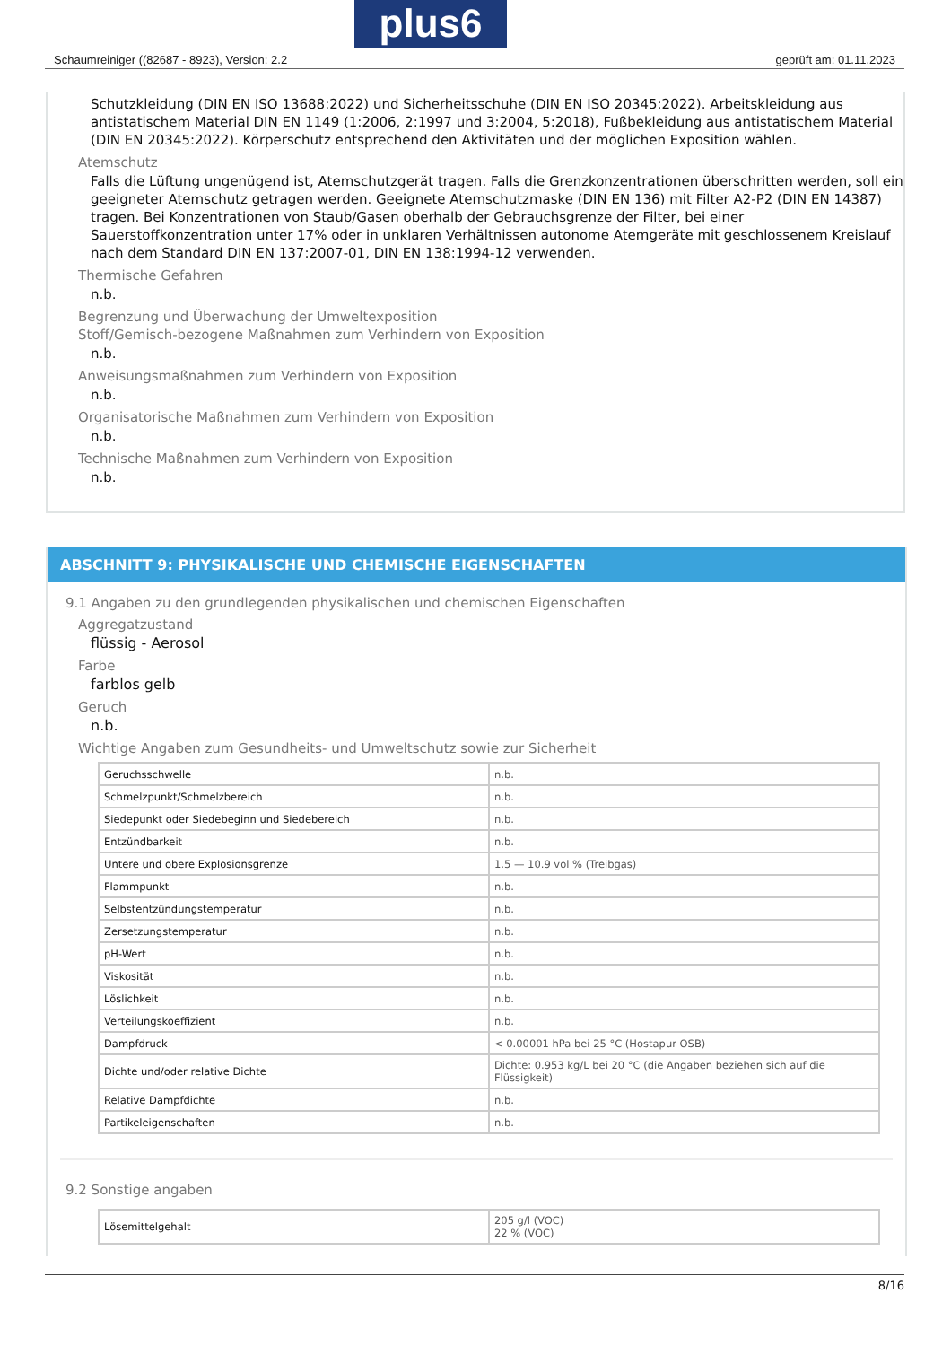Schaumreiniger ((82687 - 8923), Version: 2.2 geprüft am: 01.11.2023
plus6
Schutzkleidung (DIN EN ISO 13688:2022) und Sicherheitsschuhe (DIN EN ISO 20345:2022). Arbeitskleidung aus antistatischem Material DIN EN 1149 (1:2006, 2:1997 und 3:2004, 5:2018), Fußbekleidung aus antistatischem Material (DIN EN 20345:2022). Körperschutz entsprechend den Aktivitäten und der möglichen Exposition wählen.
Atemschutz
Falls die Lüftung ungenügend ist, Atemschutzgerät tragen. Falls die Grenzkonzentrationen überschritten werden, soll ein geeigneter Atemschutz getragen werden. Geeignete Atemschutzmaske (DIN EN 136) mit Filter A2-P2 (DIN EN 14387) tragen. Bei Konzentrationen von Staub/Gasen oberhalb der Gebrauchsgrenze der Filter, bei einer Sauerstoffkonzentration unter 17% oder in unklaren Verhältnissen autonome Atemgeräte mit geschlossenem Kreislauf nach dem Standard DIN EN 137:2007-01, DIN EN 138:1994-12 verwenden.
Thermische Gefahren
n.b.
Begrenzung und Überwachung der Umweltexposition
Stoff/Gemisch-bezogene Maßnahmen zum Verhindern von Exposition
n.b.
Anweisungsmaßnahmen zum Verhindern von Exposition
n.b.
Organisatorische Maßnahmen zum Verhindern von Exposition
n.b.
Technische Maßnahmen zum Verhindern von Exposition
n.b.
ABSCHNITT 9: PHYSIKALISCHE UND CHEMISCHE EIGENSCHAFTEN
9.1 Angaben zu den grundlegenden physikalischen und chemischen Eigenschaften
Aggregatzustand
flüssig - Aerosol
Farbe
farblos gelb
Geruch
n.b.
Wichtige Angaben zum Gesundheits- und Umweltschutz sowie zur Sicherheit
| Geruchsschwelle | n.b. |
| Schmelzpunkt/Schmelzbereich | n.b. |
| Siedepunkt oder Siedebeginn und Siedebereich | n.b. |
| Entzündbarkeit | n.b. |
| Untere und obere Explosionsgrenze | 1.5 — 10.9 vol % (Treibgas) |
| Flammpunkt | n.b. |
| Selbstentzündungstemperatur | n.b. |
| Zersetzungstemperatur | n.b. |
| pH-Wert | n.b. |
| Viskosität | n.b. |
| Löslichkeit | n.b. |
| Verteilungskoeffizient | n.b. |
| Dampfdruck | < 0.00001 hPa bei 25 °C (Hostapur OSB) |
| Dichte und/oder relative Dichte | Dichte: 0.953 kg/L bei 20 °C (die Angaben beziehen sich auf die Flüssigkeit) |
| Relative Dampfdichte | n.b. |
| Partikeleigenschaften | n.b. |
9.2 Sonstige angaben
| Lösemittelgehalt | 205 g/l (VOC) 22 % (VOC) |
8/16